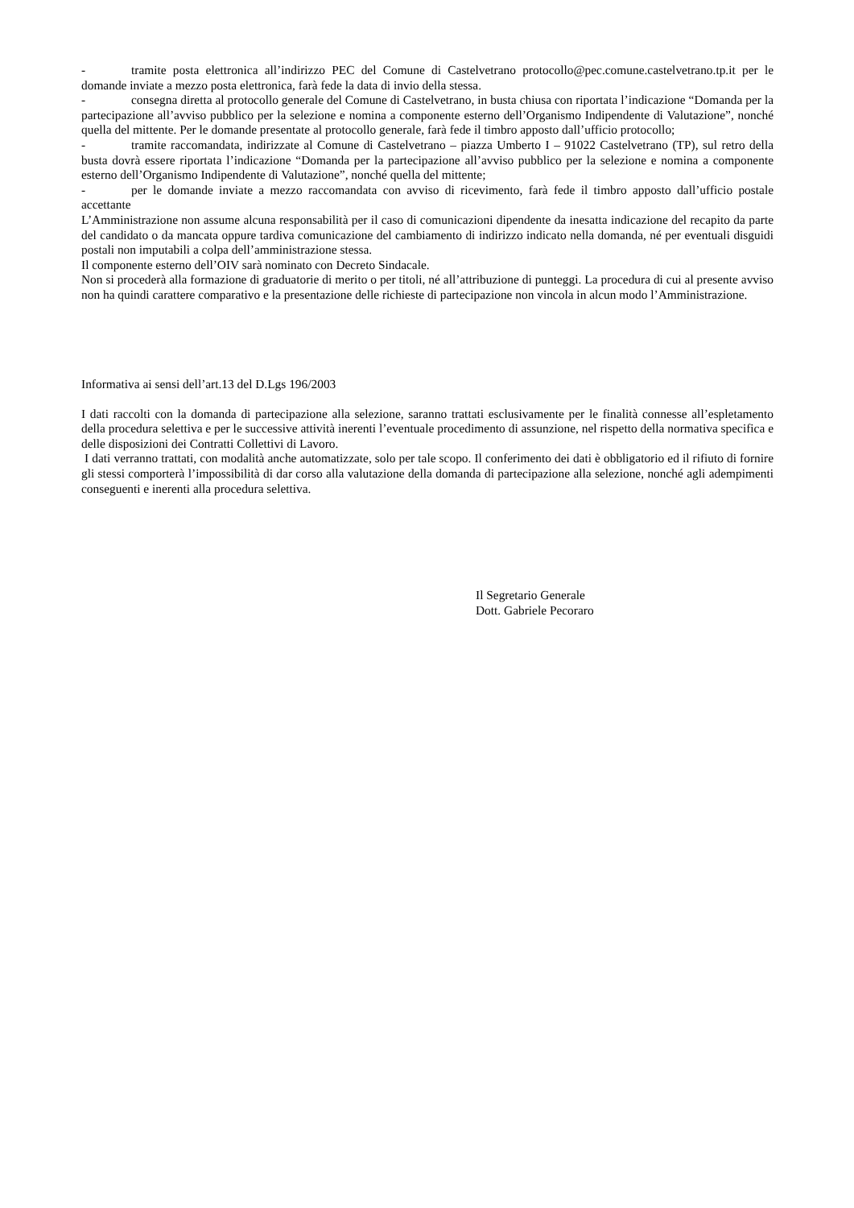- tramite posta elettronica all’indirizzo PEC del Comune di Castelvetrano protocollo@pec.comune.castelvetrano.tp.it per le domande inviate a mezzo posta elettronica, farà fede la data di invio della stessa.
- consegna diretta al protocollo generale del Comune di Castelvetrano, in busta chiusa con riportata l’indicazione “Domanda per la partecipazione all’avviso pubblico per la selezione e nomina a componente esterno dell’Organismo Indipendente di Valutazione”, nonché quella del mittente. Per le domande presentate al protocollo generale, farà fede il timbro apposto dall’ufficio protocollo;
- tramite raccomandata, indirizzate al Comune di Castelvetrano – piazza Umberto I – 91022 Castelvetrano (TP), sul retro della busta dovrà essere riportata l’indicazione “Domanda per la partecipazione all’avviso pubblico per la selezione e nomina a componente esterno dell’Organismo Indipendente di Valutazione”, nonché quella del mittente;
- per le domande inviate a mezzo raccomandata con avviso di ricevimento, farà fede il timbro apposto dall’ufficio postale accettante
L’Amministrazione non assume alcuna responsabilità per il caso di comunicazioni dipendente da inesatta indicazione del recapito da parte del candidato o da mancata oppure tardiva comunicazione del cambiamento di indirizzo indicato nella domanda, né per eventuali disguidi postali non imputabili a colpa dell’amministrazione stessa.
Il componente esterno dell’OIV sarà nominato con Decreto Sindacale.
Non si procederà alla formazione di graduatorie di merito o per titoli, né all’attribuzione di punteggi. La procedura di cui al presente avviso non ha quindi carattere comparativo e la presentazione delle richieste di partecipazione non vincola in alcun modo l’Amministrazione.
Informativa ai sensi dell’art.13 del D.Lgs 196/2003
I dati raccolti con la domanda di partecipazione alla selezione, saranno trattati esclusivamente per le finalità connesse all’espletamento della procedura selettiva e per le successive attività inerenti l’eventuale procedimento di assunzione, nel rispetto della normativa specifica e delle disposizioni dei Contratti Collettivi di Lavoro.
I dati verranno trattati, con modalità anche automatizzate, solo per tale scopo. Il conferimento dei dati è obbligatorio ed il rifiuto di fornire gli stessi comporterà l’impossibilità di dar corso alla valutazione della domanda di partecipazione alla selezione, nonché agli adempimenti conseguenti e inerenti alla procedura selettiva.
Il Segretario Generale
Dott. Gabriele Pecoraro